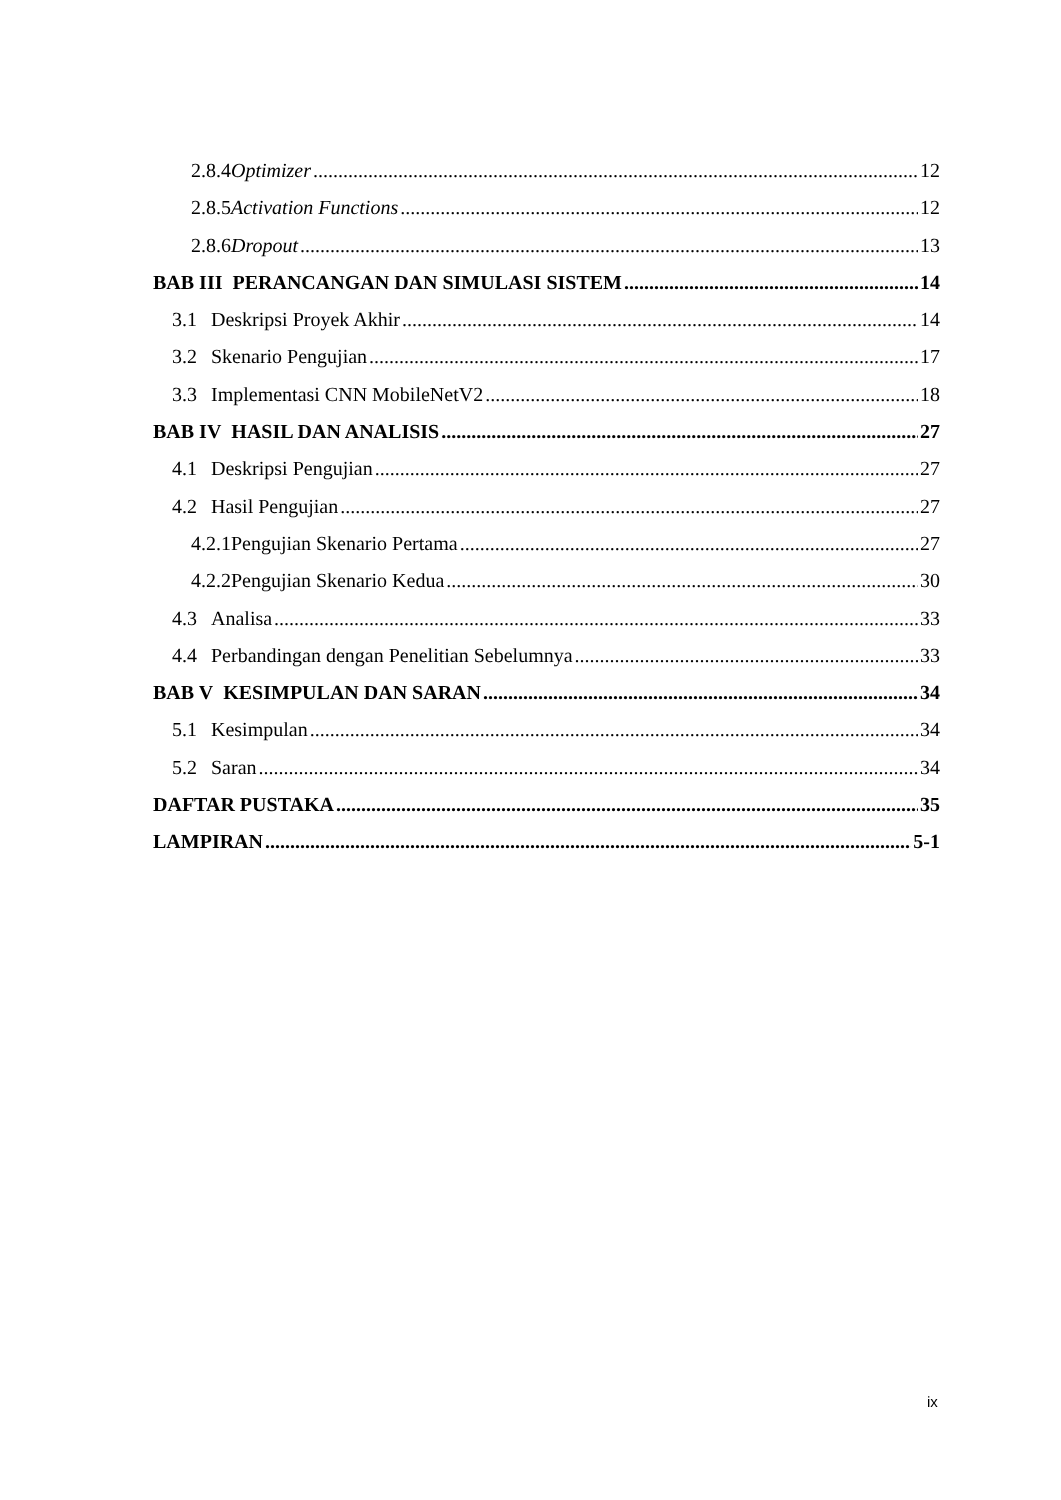2.8.4 Optimizer 12
2.8.5 Activation Functions 12
2.8.6 Dropout 13
BAB III PERANCANGAN DAN SIMULASI SISTEM 14
3.1 Deskripsi Proyek Akhir 14
3.2 Skenario Pengujian 17
3.3 Implementasi CNN MobileNetV2 18
BAB IV HASIL DAN ANALISIS 27
4.1 Deskripsi Pengujian 27
4.2 Hasil Pengujian 27
4.2.1 Pengujian Skenario Pertama 27
4.2.2 Pengujian Skenario Kedua 30
4.3 Analisa 33
4.4 Perbandingan dengan Penelitian Sebelumnya 33
BAB V KESIMPULAN DAN SARAN 34
5.1 Kesimpulan 34
5.2 Saran 34
DAFTAR PUSTAKA 35
LAMPIRAN 5-1
ix